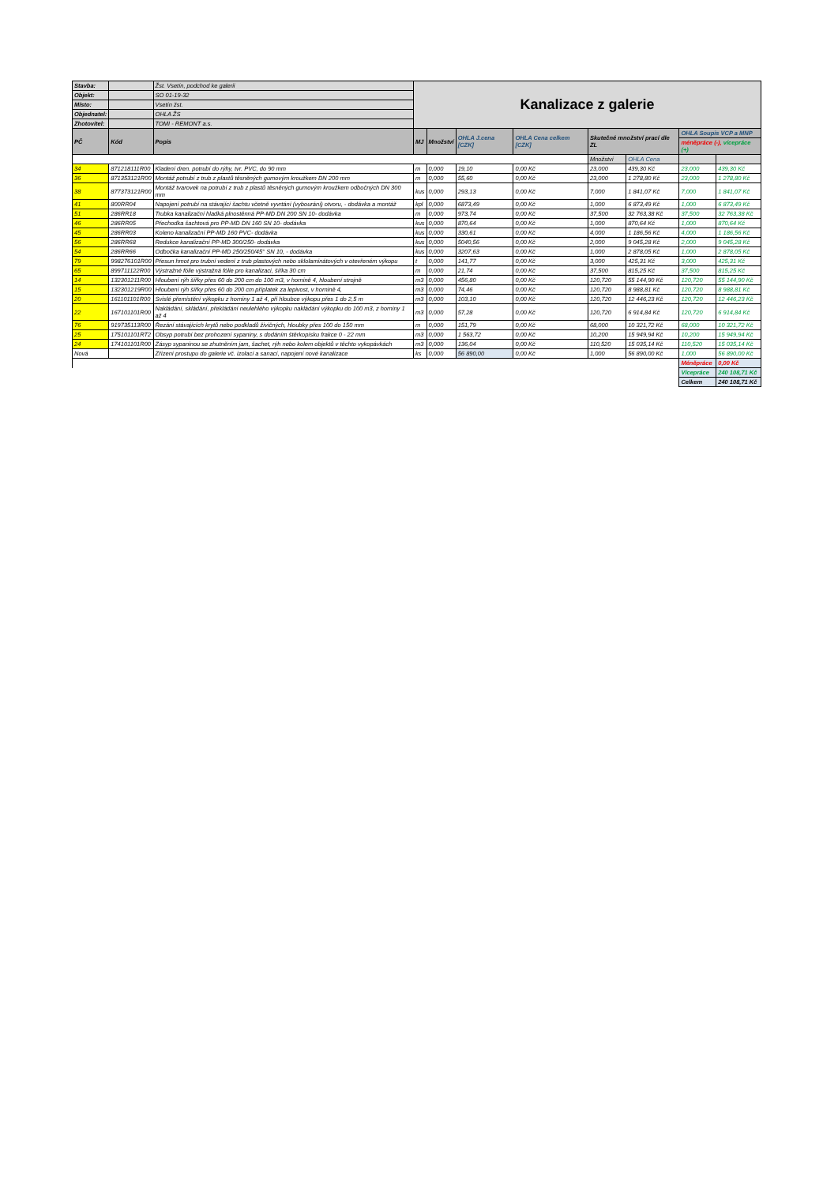| Stavba: | | Žst. Vsetín, podchod ke galerii | Kanalizace z galerie | | | | | | | |
| Objekt: | | SO 01-19-32 | | | | | | | | |
| Místo: | | Vsetín žst. | | | | | | | | |
| Objednatel: | | OHLA ŽS | | | | | | | | |
| Zhotovitel: | | TOMI - REMONT a.s. | | | | | | | | |
| PČ | Kód | Popis | MJ | Množství | OHLA J.cena [CZK] | OHLA Cena celkem [CZK] | Skutečné množství prací dle ZL | | OHLA Soupis VCP a MNP | |
| | | | | | | | | | méněpráce (-), vícepráce (+) | |
| | | | | | | | Množství | OHLA Cena | | |
| 34 | 871218111R00 | Kladení dren. potrubí do rýhy, tvr. PVC, do 90 mm | m | 0,000 | 19,10 | 0,00 Kč | 23,000 | 439,30 Kč | 23,000 | 439,30 Kč |
| 36 | 871353121R00 | Montáž potrubí z trub z plastů těsněných gumovým kroužkem DN 200 mm | m | 0,000 | 55,60 | 0,00 Kč | 23,000 | 1 278,80 Kč | 23,000 | 1 278,80 Kč |
| 38 | 877373121R00 | Montáž tvarovek na potrubí z trub z plastů těsněných gumovým kroužkem odbočných DN 300 mm | kus | 0,000 | 293,13 | 0,00 Kč | 7,000 | 1 841,07 Kč | 7,000 | 1 841,07 Kč |
| 41 | 800RR04 | Napojení potrubí na stávající šachtu včetně vyvrtání (vybourání) otvoru, - dodávka a montáž | kpl | 0,000 | 6873,49 | 0,00 Kč | 1,000 | 6 873,49 Kč | 1,000 | 6 873,49 Kč |
| 51 | 286RR18 | Trubka kanalizační hladká plnostěnná PP-MD DN 200 SN 10- dodávka | m | 0,000 | 973,74 | 0,00 Kč | 37,500 | 32 763,38 Kč | 37,500 | 32 763,38 Kč |
| 46 | 286RR05 | Přechodka šachtová pro PP-MD DN 160 SN 10- dodávka | kus | 0,000 | 870,64 | 0,00 Kč | 1,000 | 870,64 Kč | 1,000 | 870,64 Kč |
| 45 | 286RR03 | Koleno kanalizační PP-MD 160 PVC- dodávka | kus | 0,000 | 330,61 | 0,00 Kč | 4,000 | 1 186,56 Kč | 4,000 | 1 186,56 Kč |
| 56 | 286RR68 | Redukce kanalizační PP-MD 300/250- dodávka | kus | 0,000 | 5040,56 | 0,00 Kč | 2,000 | 9 045,28 Kč | 2,000 | 9 045,28 Kč |
| 54 | 286RR66 | Odbočka kanalizační PP-MD 250/250/45° SN 10, - dodávka | kus | 0,000 | 3207,63 | 0,00 Kč | 1,000 | 2 878,05 Kč | 1,000 | 2 878,05 Kč |
| 79 | 998276101R00 | Přesun hmot pro trubní vedení z trub plastových nebo sklolaminátových v otevřeném výkopu | t | 0,000 | 141,77 | 0,00 Kč | 3,000 | 425,31 Kč | 3,000 | 425,31 Kč |
| 65 | 899711122R00 | Výstražné fólie výstražná fólie pro kanalizaci, šířka 30 cm | m | 0,000 | 21,74 | 0,00 Kč | 37,500 | 815,25 Kč | 37,500 | 815,25 Kč |
| 14 | 132301211R00 | Hloubení rýh šířky přes 60 do 200 cm do 100 m3, v hornině 4, hloubení strojně | m3 | 0,000 | 456,80 | 0,00 Kč | 120,720 | 55 144,90 Kč | 120,720 | 55 144,90 Kč |
| 15 | 132301219R00 | Hloubení rýh šířky přes 60 do 200 cm příplatek za lepivost, v hornině 4, | m3 | 0,000 | 74,46 | 0,00 Kč | 120,720 | 8 988,81 Kč | 120,720 | 8 988,81 Kč |
| 20 | 161101101R00 | Svislé přemístění výkopku z horniny 1 až 4, při hloubce výkopu přes 1 do 2,5 m | m3 | 0,000 | 103,10 | 0,00 Kč | 120,720 | 12 446,23 Kč | 120,720 | 12 446,23 Kč |
| 22 | 167101101R00 | Nakládání, skládání, překládání neulehlého výkopku nakládání výkopku do 100 m3, z horniny 1 až 4 | m3 | 0,000 | 57,28 | 0,00 Kč | 120,720 | 6 914,84 Kč | 120,720 | 6 914,84 Kč |
| 76 | 919735113R00 | Řezání stávajících krytů nebo podkladů živičných, hloubky přes 100 do 150 mm | m | 0,000 | 151,79 | 0,00 Kč | 68,000 | 10 321,72 Kč | 68,000 | 10 321,72 Kč |
| 25 | 175101101RT2 | Obsyp potrubí bez prohození sypaniny, s dodáním štěrkopísku frakce 0 - 22 mm | m3 | 0,000 | 1 563,72 | 0,00 Kč | 10,200 | 15 949,94 Kč | 10,200 | 15 949,94 Kč |
| 24 | 174101101R00 | Zásyp sypaninou se zhutněním jam, šachet, rýh nebo kolem objektů v těchto vykopávkách | m3 | 0,000 | 136,04 | 0,00 Kč | 110,520 | 15 035,14 Kč | 110,520 | 15 035,14 Kč |
| Nová | | Zřízení prostupu do galerie vč. izolací a sanací, napojení nové kanalizace | ks | 0,000 | 56 890,00 | 0,00 Kč | 1,000 | 56 890,00 Kč | 1,000 | 56 890,00 Kč |
| | | | | | | | | | Méněpráce | 0,00 Kč |
| | | | | | | | | | Vícepráce | 240 108,71 Kč |
| | | | | | | | | | Celkem | 240 108,71 Kč |